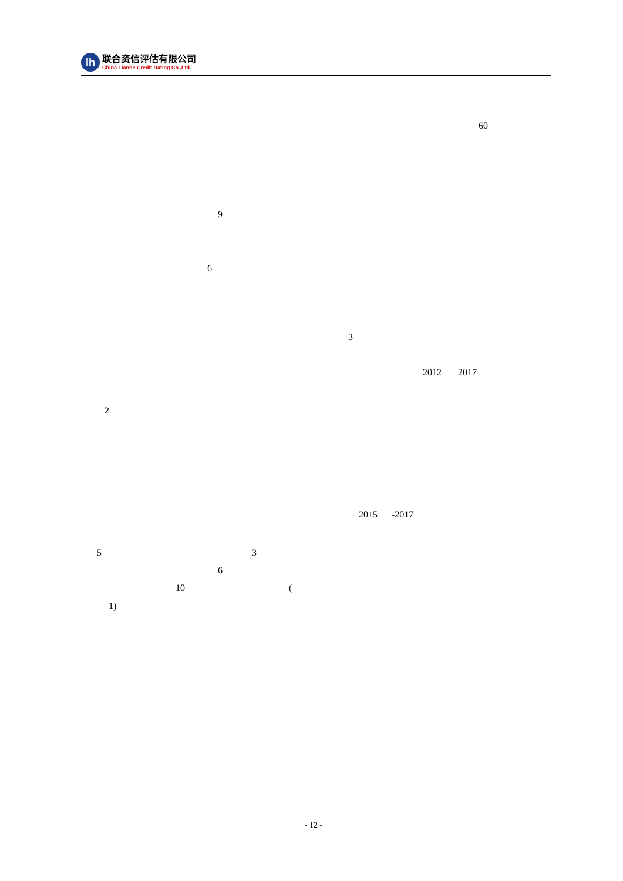lh
联合资信评估有限公司
China Lianhe Credit Rating Co.,Ltd.
60
9
6
3
2012 2017
2
2015 -2017
5 3
6
10 (
1)
- 12 -